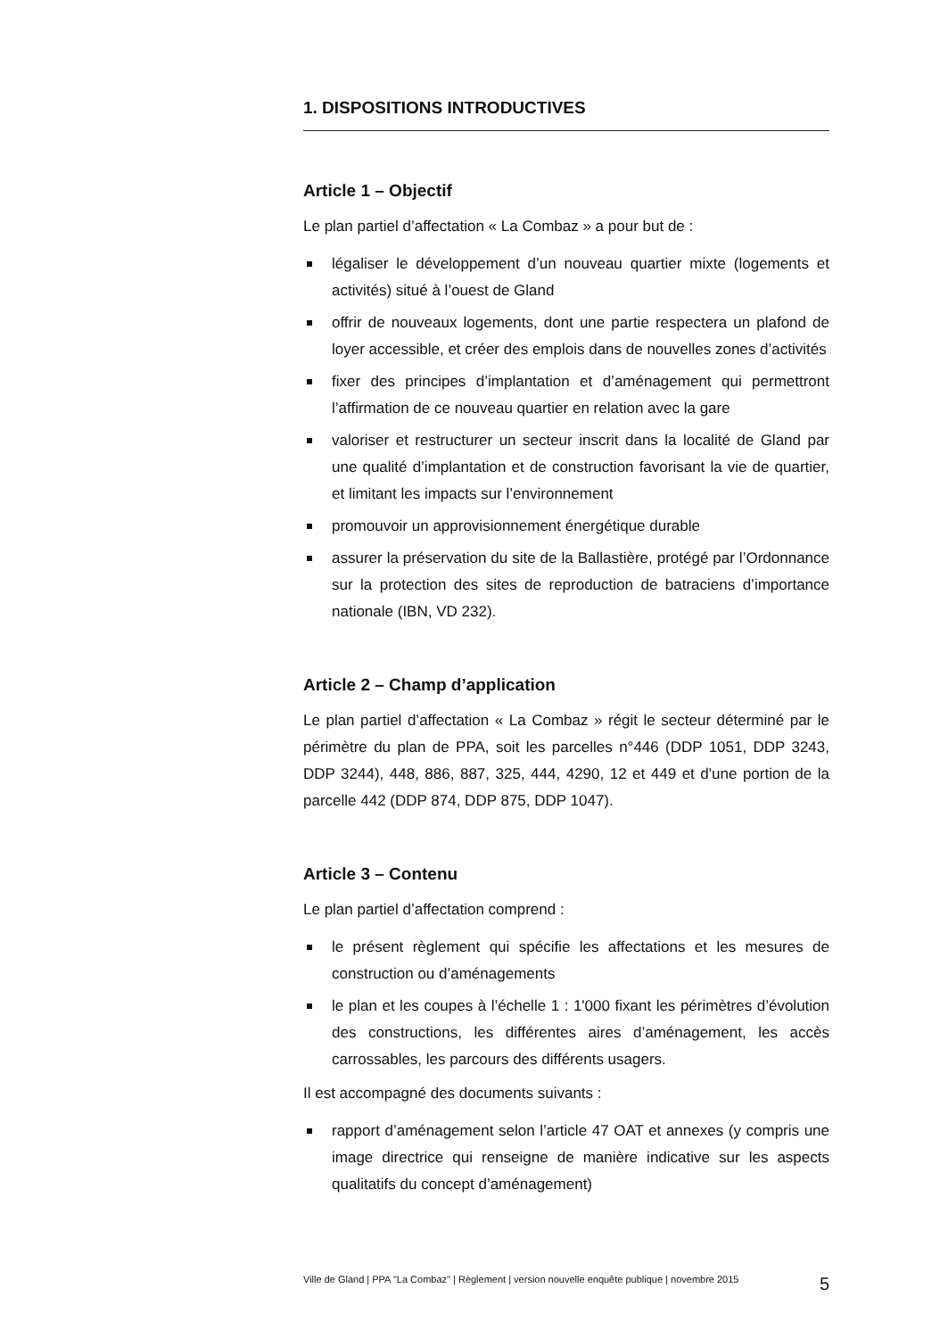1. DISPOSITIONS INTRODUCTIVES
Article 1 – Objectif
Le plan partiel d’affectation « La Combaz » a pour but de :
légaliser le développement d’un nouveau quartier mixte (logements et activités) situé à l’ouest de Gland
offrir de nouveaux logements, dont une partie respectera un plafond de loyer accessible, et créer des emplois dans de nouvelles zones d’activités
fixer des principes d’implantation et d’aménagement qui permettront l’affirmation de ce nouveau quartier en relation avec la gare
valoriser et restructurer un secteur inscrit dans la localité de Gland par une qualité d’implantation et de construction favorisant la vie de quartier, et limitant les impacts sur l’environnement
promouvoir un approvisionnement énergétique durable
assurer la préservation du site de la Ballastière, protégé par l’Ordonnance sur la protection des sites de reproduction de batraciens d’importance nationale (IBN, VD 232).
Article 2 – Champ d’application
Le plan partiel d’affectation « La Combaz » régit le secteur déterminé par le périmètre du plan de PPA, soit les parcelles n°446 (DDP 1051, DDP 3243, DDP 3244), 448, 886, 887, 325, 444, 4290, 12 et 449 et d'une portion de la parcelle 442 (DDP 874, DDP 875, DDP 1047).
Article 3 – Contenu
Le plan partiel d’affectation comprend :
le présent règlement qui spécifie les affectations et les mesures de construction ou d’aménagements
le plan et les coupes à l’échelle 1 : 1'000 fixant les périmètres d’évolution des constructions, les différentes aires d’aménagement, les accès carrossables, les parcours des différents usagers.
Il est accompagné des documents suivants :
rapport d’aménagement selon l’article 47 OAT et annexes (y compris une image directrice qui renseigne de manière indicative sur les aspects qualitatifs du concept d’aménagement)
Ville de Gland | PPA "La Combaz" | Règlement | version nouvelle enquête publique | novembre 2015 5